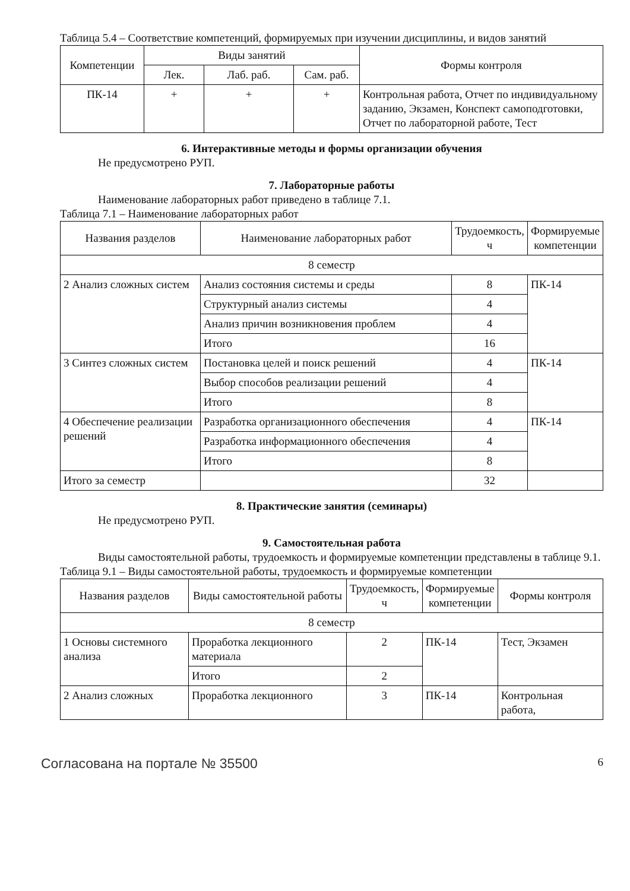Таблица 5.4 – Соответствие компетенций, формируемых при изучении дисциплины, и видов занятий
| Компетенции | Виды занятий | | | Формы контроля |
| --- | --- | --- | --- | --- |
| | Лек. | Лаб. раб. | Сам. раб. | |
| ПК-14 | + | + | + | Контрольная работа, Отчет по индивидуальному заданию, Экзамен, Конспект самоподготовки, Отчет по лабораторной работе, Тест |
6. Интерактивные методы и формы организации обучения
Не предусмотрено РУП.
7. Лабораторные работы
Наименование лабораторных работ приведено в таблице 7.1.
Таблица 7.1 – Наименование лабораторных работ
| Названия разделов | Наименование лабораторных работ | Трудоемкость, ч | Формируемые компетенции |
| --- | --- | --- | --- |
| 8 семестр | | | |
| 2 Анализ сложных систем | Анализ состояния системы и среды | 8 | ПК-14 |
| | Структурный анализ системы | 4 | |
| | Анализ причин возникновения проблем | 4 | |
| | Итого | 16 | |
| 3 Синтез сложных систем | Постановка целей и поиск решений | 4 | ПК-14 |
| | Выбор способов реализации решений | 4 | |
| | Итого | 8 | |
| 4 Обеспечение реализации решений | Разработка организационного обеспечения | 4 | ПК-14 |
| | Разработка информационного обеспечения | 4 | |
| | Итого | 8 | |
| Итого за семестр | | 32 | |
8. Практические занятия (семинары)
Не предусмотрено РУП.
9. Самостоятельная работа
Виды самостоятельной работы, трудоемкость и формируемые компетенции представлены в таблице 9.1.
Таблица 9.1 – Виды самостоятельной работы, трудоемкость и формируемые компетенции
| Названия разделов | Виды самостоятельной работы | Трудоемкость, ч | Формируемые компетенции | Формы контроля |
| --- | --- | --- | --- | --- |
| 8 семестр | | | | |
| 1 Основы системного анализа | Проработка лекционного материала | 2 | ПК-14 | Тест, Экзамен |
| | Итого | 2 | | |
| 2 Анализ сложных | Проработка лекционного | 3 | ПК-14 | Контрольная работа, |
Согласована на портале № 35500 6